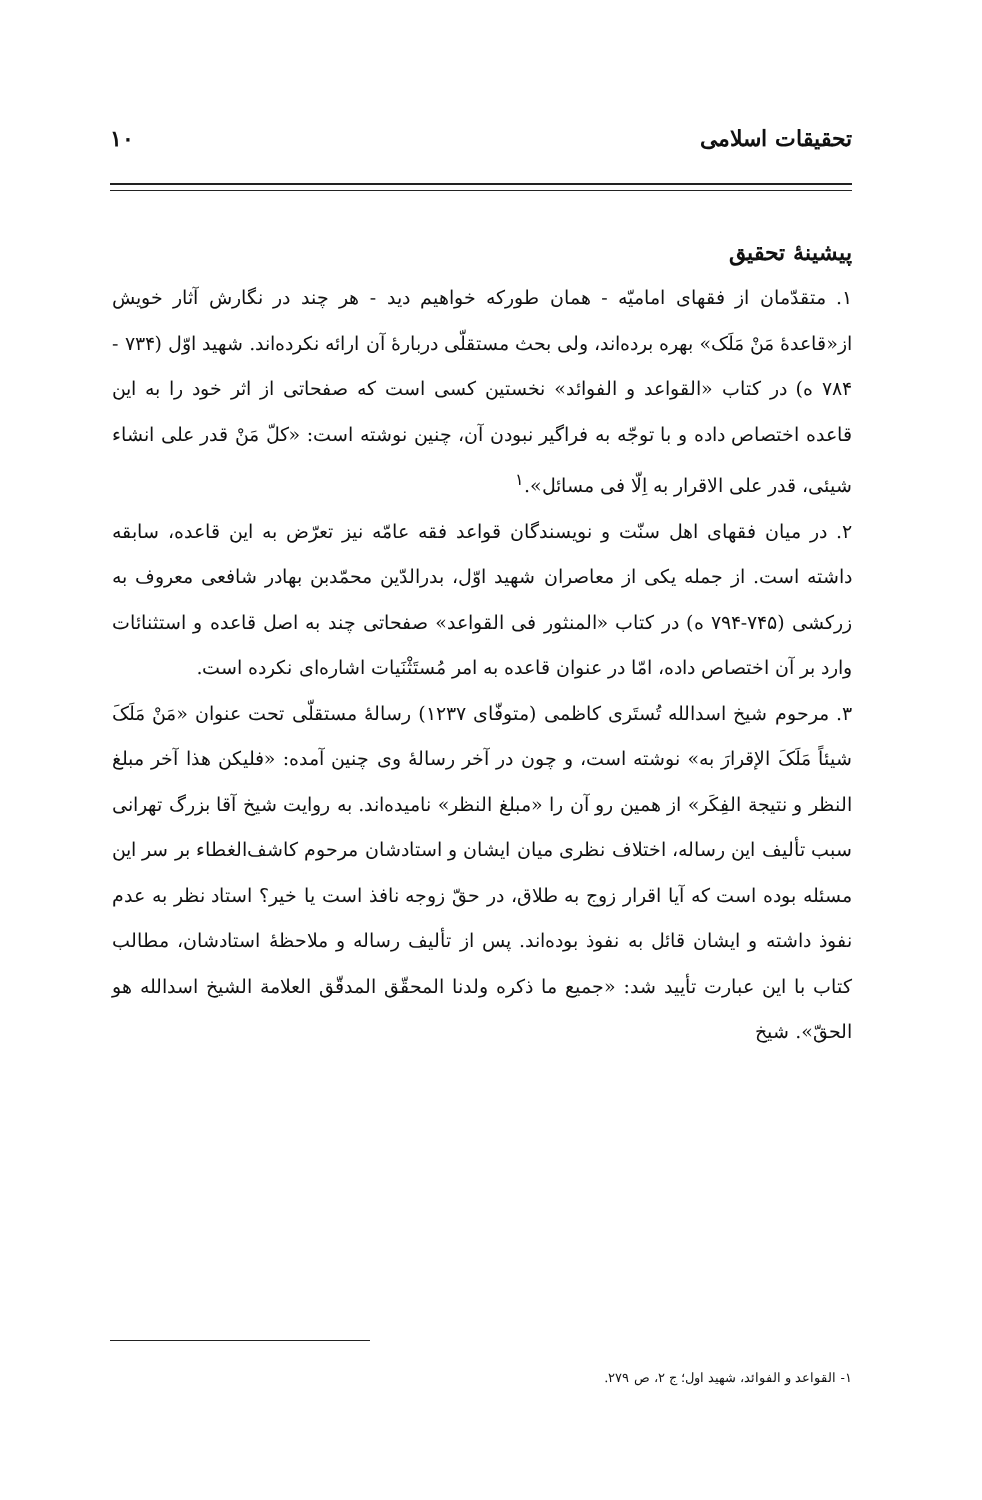تحقیقات اسلامی ۱۰
پیشینهٔ تحقیق
۱. متقدّمان از فقهای امامیّه - همان طورکه خواهیم دید - هر چند در نگارش آثار خویش از«قاعدهٔ مَنْ مَلَک» بهره برده‌اند، ولی بحث مستقلّی دربارهٔ آن ارائه نکرده‌اند. شهید اوّل (۷۳۴ - ۷۸۴ ه) در کتاب «القواعد و الفوائد» نخستین کسی است که صفحاتی از اثر خود را به این قاعده اختصاص داده و با توجّه به فراگیر نبودن آن، چنین نوشته است: «کلّ مَنْ قدر علی انشاء شیئی، قدر علی الاقرار به اِلّا فی مسائل».<sup>۱</sup>
۲. در میان فقهای اهل سنّت و نویسندگان قواعد فقه عامّه نیز تعرّض به این قاعده، سابقه داشته است. از جمله یکی از معاصران شهید اوّل، بدرالدّین محمّدبن بهادر شافعی معروف به زرکشی (۷۴۵-۷۹۴ ه) در کتاب «المنثور فی القواعد» صفحاتی چند به اصل قاعده و استثنائات وارد بر آن اختصاص داده، امّا در عنوان قاعده به امر مُستَثْنَیات اشاره‌ای نکرده است.
۳. مرحوم شیخ اسدالله تُستَری کاظمی (متوفّای ۱۲۳۷) رسالهٔ مستقلّی تحت عنوان «مَنْ مَلَکَ شیئاً مَلَکَ الإقرارَ به» نوشته است، و چون در آخر رسالهٔ وی چنین آمده: «فلیکن هذا آخر مبلغ النظر و نتیجة الفِکَر» از همین رو آن را «مبلغ النظر» نامیده‌اند. به روایت شیخ آقا بزرگ تهرانی سبب تألیف این رساله، اختلاف نظری میان ایشان و استادشان مرحوم کاشف‌الغطاء بر سر این مسئله بوده است که آیا اقرار زوج به طلاق، در حقّ زوجه نافذ است یا خیر؟ استاد نظر به عدم نفوذ داشته و ایشان قائل به نفوذ بوده‌اند. پس از تألیف رساله و ملاحظهٔ استادشان، مطالب کتاب با این عبارت تأیید شد: «جمیع ما ذکره ولدنا المحقّق المدقّق العلامة الشیخ اسدالله هو الحقّ». شیخ
۱- القواعد و الفوائد، شهید اول؛ ج ۲، ص ۲۷۹.